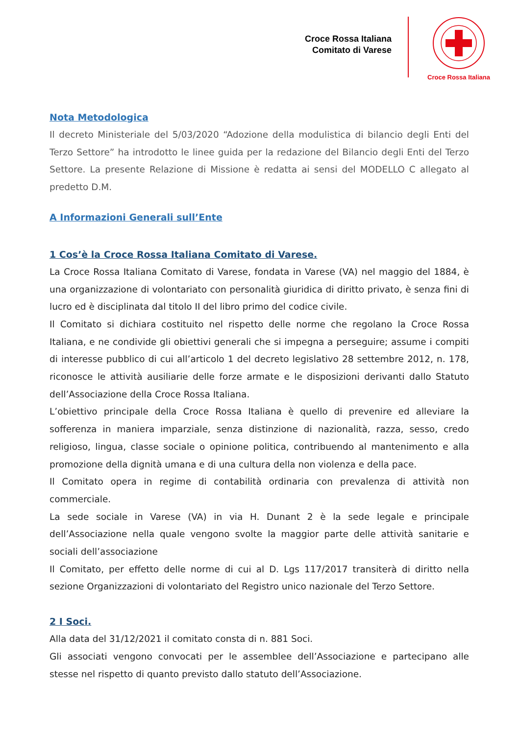Croce Rossa Italiana
Comitato di Varese
Croce Rossa Italiana
Nota Metodologica
Il decreto Ministeriale del 5/03/2020 “Adozione della modulistica di bilancio degli Enti del Terzo Settore” ha introdotto le linee guida per la redazione del Bilancio degli Enti del Terzo Settore. La presente Relazione di Missione è redatta ai sensi del MODELLO C allegato al predetto D.M.
A Informazioni Generali sull’Ente
1 Cos’è la Croce Rossa Italiana Comitato di Varese.
La Croce Rossa Italiana Comitato di Varese, fondata in Varese (VA) nel maggio del 1884, è una organizzazione di volontariato con personalità giuridica di diritto privato, è senza fini di lucro ed è disciplinata dal titolo II del libro primo del codice civile.
Il Comitato si dichiara costituito nel rispetto delle norme che regolano la Croce Rossa Italiana, e ne condivide gli obiettivi generali che si impegna a perseguire; assume i compiti di interesse pubblico di cui all’articolo 1 del decreto legislativo 28 settembre 2012, n. 178, riconosce le attività ausiliarie delle forze armate e le disposizioni derivanti dallo Statuto dell’Associazione della Croce Rossa Italiana.
L’obiettivo principale della Croce Rossa Italiana è quello di prevenire ed alleviare la sofferenza in maniera imparziale, senza distinzione di nazionalità, razza, sesso, credo religioso, lingua, classe sociale o opinione politica, contribuendo al mantenimento e alla promozione della dignità umana e di una cultura della non violenza e della pace.
Il Comitato opera in regime di contabilità ordinaria con prevalenza di attività non commerciale.
La sede sociale in Varese (VA) in via H. Dunant 2 è la sede legale e principale dell’Associazione nella quale vengono svolte la maggior parte delle attività sanitarie e sociali dell’associazione
Il Comitato, per effetto delle norme di cui al D. Lgs 117/2017 transiterà di diritto nella sezione Organizzazioni di volontariato del Registro unico nazionale del Terzo Settore.
2 I Soci.
Alla data del 31/12/2021 il comitato consta di n. 881 Soci.
Gli associati vengono convocati per le assemblee dell’Associazione e partecipano alle stesse nel rispetto di quanto previsto dallo statuto dell’Associazione.